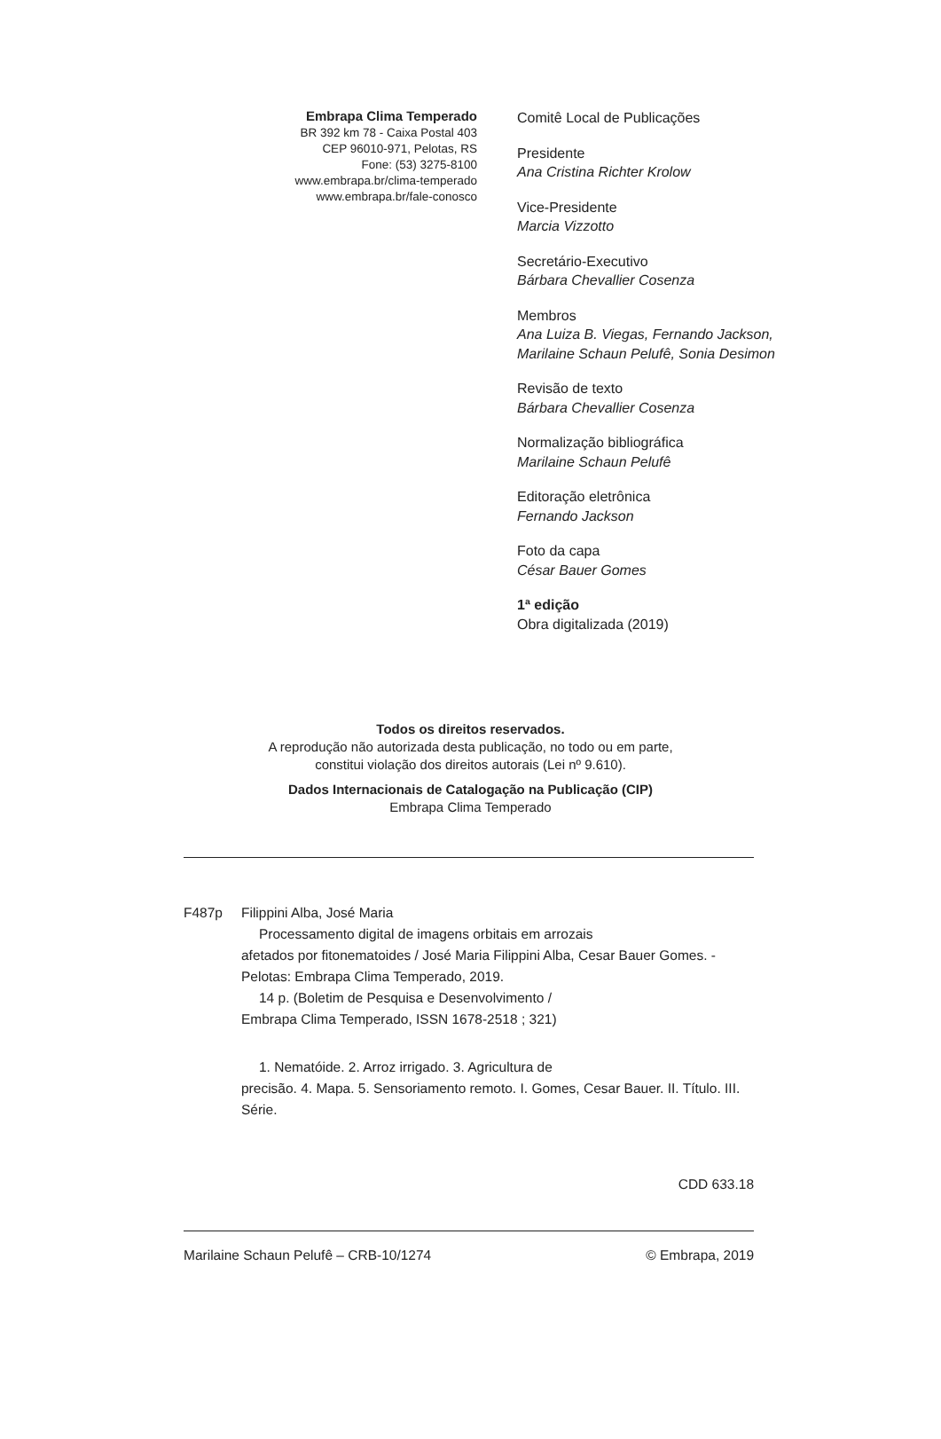Embrapa Clima Temperado
BR 392 km 78 - Caixa Postal 403
CEP 96010-971, Pelotas, RS
Fone: (53) 3275-8100
www.embrapa.br/clima-temperado
www.embrapa.br/fale-conosco
Comitê Local de Publicações
Presidente
Ana Cristina Richter Krolow
Vice-Presidente
Marcia Vizzotto
Secretário-Executivo
Bárbara Chevallier Cosenza
Membros
Ana Luiza B. Viegas, Fernando Jackson,
Marilaine Schaun Pelufê, Sonia Desimon
Revisão de texto
Bárbara Chevallier Cosenza
Normalização bibliográfica
Marilaine Schaun Pelufê
Editoração eletrônica
Fernando Jackson
Foto da capa
César Bauer Gomes
1ª edição
Obra digitalizada (2019)
Todos os direitos reservados.
A reprodução não autorizada desta publicação, no todo ou em parte,
constitui violação dos direitos autorais (Lei nº 9.610).
Dados Internacionais de Catalogação na Publicação (CIP)
Embrapa Clima Temperado
F487p Filippini Alba, José Maria
Processamento digital de imagens orbitais em arrozais
afetados por fitonematoides / José Maria Filippini Alba, Cesar Bauer Gomes. - Pelotas: Embrapa Clima Temperado, 2019.
14 p. (Boletim de Pesquisa e Desenvolvimento /
Embrapa Clima Temperado, ISSN 1678-2518 ; 321)
1. Nematóide. 2. Arroz irrigado. 3. Agricultura de
precisão. 4. Mapa. 5. Sensoriamento remoto. I. Gomes, Cesar Bauer. II. Título. III. Série.
CDD 633.18
Marilaine Schaun Pelufê – CRB-10/1274 © Embrapa, 2019